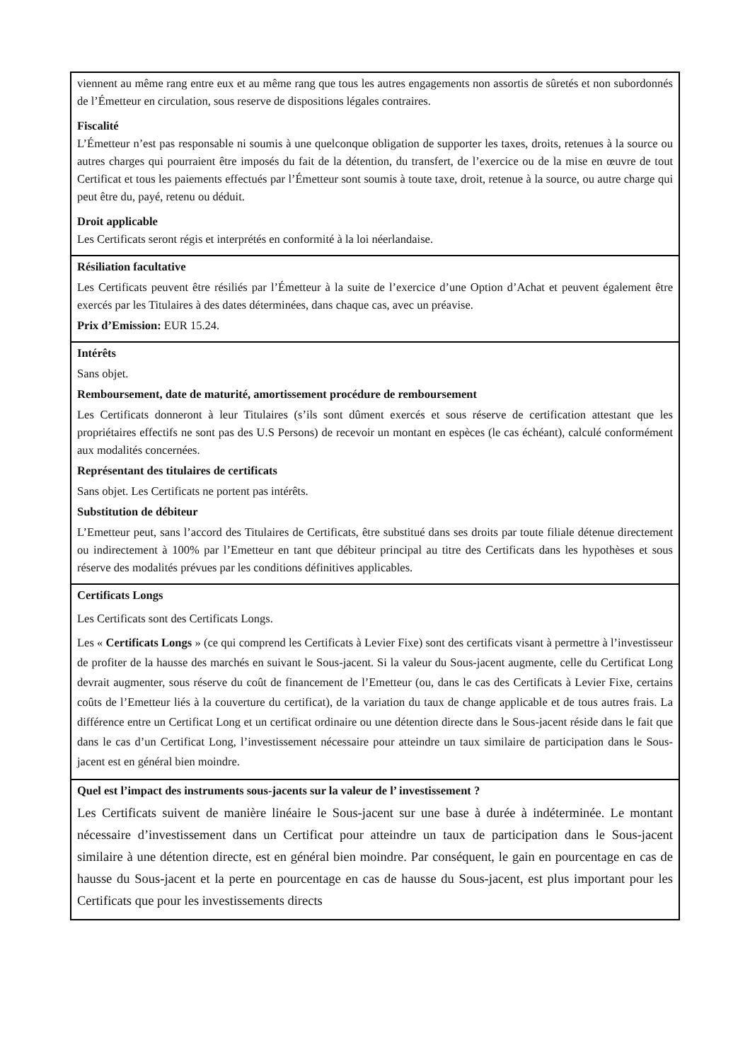viennent au même rang entre eux et au même rang que tous les autres engagements non assortis de sûretés et non subordonnés de l’Émetteur en circulation, sous reserve de dispositions légales contraires.
Fiscalité
L’Émetteur n’est pas responsable ni soumis à une quelconque obligation de supporter les taxes, droits, retenues à la source ou autres charges qui pourraient être imposés du fait de la détention, du transfert, de l’exercice ou de la mise en œuvre de tout Certificat et tous les paiements effectués par l’Émetteur sont soumis à toute taxe, droit, retenue à la source, ou autre charge qui peut être du, payé, retenu ou déduit.
Droit applicable
Les Certificats seront régis et interprétés en conformité à la loi néerlandaise.
Résiliation facultative
Les Certificats peuvent être résiliés par l’Émetteur à la suite de l’exercice d’une Option d’Achat et peuvent également être exercés par les Titulaires à des dates déterminées, dans chaque cas, avec un préavise.
Prix d’Emission: EUR 15.24.
Intérêts
Sans objet.
Remboursement, date de maturité, amortissement procédure de remboursement
Les Certificats donneront à leur Titulaires (s’ils sont dûment exercés et sous réserve de certification attestant que les propriétaires effectifs ne sont pas des U.S Persons) de recevoir un montant en espèces (le cas échéant), calculé conformément aux modalités concernées.
Représentant des titulaires de certificats
Sans objet. Les Certificats ne portent pas intérêts.
Substitution de débiteur
L’Emetteur peut, sans l’accord des Titulaires de Certificats, être substitué dans ses droits par toute filiale détenue directement ou indirectement à 100% par l’Emetteur en tant que débiteur principal au titre des Certificats dans les hypothèses et sous réserve des modalités prévues par les conditions définitives applicables.
Certificats Longs
Les Certificats sont des Certificats Longs.
Les « Certificats Longs » (ce qui comprend les Certificats à Levier Fixe) sont des certificats visant à permettre à l’investisseur de profiter de la hausse des marchés en suivant le Sous-jacent. Si la valeur du Sous-jacent augmente, celle du Certificat Long devrait augmenter, sous réserve du coût de financement de l’Emetteur (ou, dans le cas des Certificats à Levier Fixe, certains coûts de l’Emetteur liés à la couverture du certificat), de la variation du taux de change applicable et de tous autres frais. La différence entre un Certificat Long et un certificat ordinaire ou une détention directe dans le Sous-jacent réside dans le fait que dans le cas d’un Certificat Long, l’investissement nécessaire pour atteindre un taux similaire de participation dans le Sous-jacent est en général bien moindre.
Quel est l’impact des instruments sous-jacents sur la valeur de l’ investissement ?
Les Certificats suivent de manière linéaire le Sous-jacent sur une base à durée à indéterminée. Le montant nécessaire d’investissement dans un Certificat pour atteindre un taux de participation dans le Sous-jacent similaire à une détention directe, est en général bien moindre. Par conséquent, le gain en pourcentage en cas de hausse du Sous-jacent et la perte en pourcentage en cas de hausse du Sous-jacent, est plus important pour les Certificats que pour les investissements directs